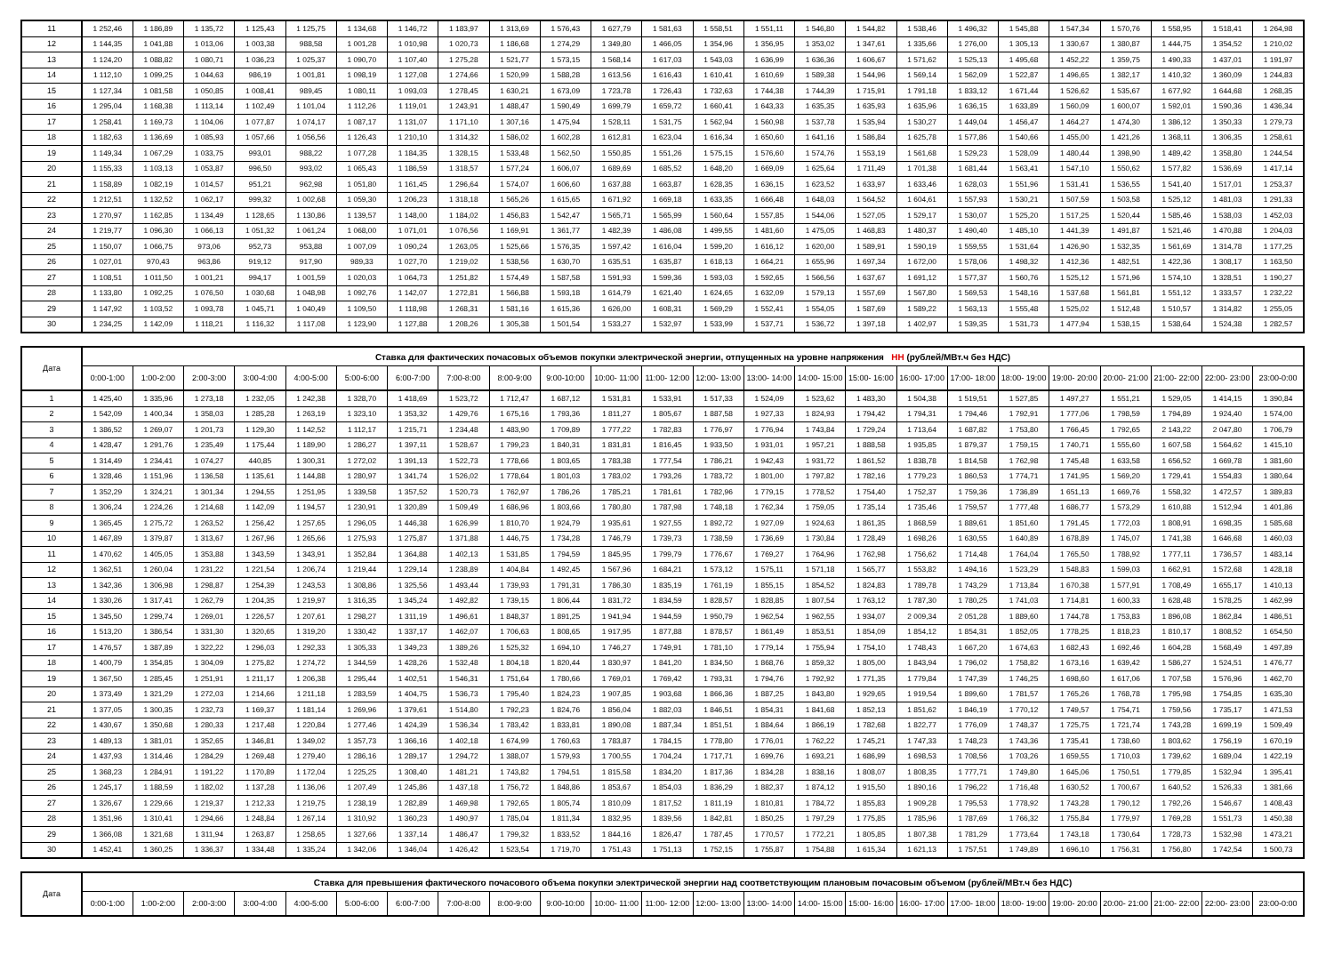| 11 | 1 252,46 | 1 186,89 | 1 135,72 | 1 125,43 | 1 125,75 | 1 134,68 | 1 146,72 | 1 183,97 | 1 313,69 | 1 576,43 | 1 627,79 | 1 581,63 | 1 558,51 | 1 551,11 | 1 546,80 | 1 544,82 | 1 538,46 | 1 496,32 | 1 545,88 | 1 547,34 | 1 570,76 | 1 558,95 | 1 518,41 | 1 264,98 |
| 12 | 1 144,35 | 1 041,88 | 1 013,06 | 1 003,38 | 988,58 | 1 001,28 | 1 010,98 | 1 020,73 | 1 186,68 | 1 274,29 | 1 349,80 | 1 466,05 | 1 354,96 | 1 356,95 | 1 353,02 | 1 347,61 | 1 335,66 | 1 276,00 | 1 305,13 | 1 330,67 | 1 380,87 | 1 444,75 | 1 354,52 | 1 210,02 |
| 13 | 1 124,20 | 1 088,82 | 1 080,71 | 1 036,23 | 1 025,37 | 1 090,70 | 1 107,40 | 1 275,28 | 1 521,77 | 1 573,15 | 1 568,14 | 1 617,03 | 1 543,03 | 1 636,99 | 1 636,36 | 1 606,67 | 1 571,62 | 1 525,13 | 1 495,68 | 1 452,22 | 1 359,75 | 1 490,33 | 1 437,01 | 1 191,97 |
| 14 | 1 112,10 | 1 099,25 | 1 044,63 | 986,19 | 1 001,81 | 1 098,19 | 1 127,08 | 1 274,66 | 1 520,99 | 1 588,28 | 1 613,56 | 1 616,43 | 1 610,41 | 1 610,69 | 1 589,38 | 1 544,96 | 1 569,14 | 1 562,09 | 1 522,87 | 1 496,65 | 1 382,17 | 1 410,32 | 1 360,09 | 1 244,83 |
| 15 | 1 127,34 | 1 081,58 | 1 050,85 | 1 008,41 | 989,45 | 1 080,11 | 1 093,03 | 1 278,45 | 1 630,21 | 1 673,09 | 1 723,78 | 1 726,43 | 1 732,63 | 1 744,38 | 1 744,39 | 1 715,91 | 1 791,18 | 1 833,12 | 1 671,44 | 1 526,62 | 1 535,67 | 1 677,92 | 1 644,68 | 1 268,35 |
| 16 | 1 295,04 | 1 168,38 | 1 113,14 | 1 102,49 | 1 101,04 | 1 112,26 | 1 119,01 | 1 243,91 | 1 488,47 | 1 590,49 | 1 699,79 | 1 659,72 | 1 660,41 | 1 643,33 | 1 635,35 | 1 635,93 | 1 635,96 | 1 636,15 | 1 633,89 | 1 560,09 | 1 600,07 | 1 592,01 | 1 590,36 | 1 436,34 |
| 17 | 1 258,41 | 1 169,73 | 1 104,06 | 1 077,87 | 1 074,17 | 1 087,17 | 1 131,07 | 1 171,10 | 1 307,16 | 1 475,94 | 1 528,11 | 1 531,75 | 1 562,94 | 1 560,98 | 1 537,78 | 1 535,94 | 1 530,27 | 1 449,04 | 1 456,47 | 1 464,27 | 1 474,30 | 1 386,12 | 1 350,33 | 1 279,73 |
| 18 | 1 182,63 | 1 136,69 | 1 085,93 | 1 057,66 | 1 056,56 | 1 126,43 | 1 210,10 | 1 314,32 | 1 586,02 | 1 602,28 | 1 612,81 | 1 623,04 | 1 616,34 | 1 650,60 | 1 641,16 | 1 586,84 | 1 625,78 | 1 577,86 | 1 540,66 | 1 455,00 | 1 421,26 | 1 368,11 | 1 306,35 | 1 258,61 |
| 19 | 1 149,34 | 1 067,29 | 1 033,75 | 993,01 | 988,22 | 1 077,28 | 1 184,35 | 1 328,15 | 1 533,48 | 1 562,50 | 1 550,85 | 1 551,26 | 1 575,15 | 1 576,60 | 1 574,76 | 1 553,19 | 1 561,68 | 1 529,23 | 1 528,09 | 1 480,44 | 1 398,90 | 1 489,42 | 1 358,80 | 1 244,54 |
| 20 | 1 155,33 | 1 103,13 | 1 053,87 | 996,50 | 993,02 | 1 065,43 | 1 186,59 | 1 318,57 | 1 577,24 | 1 606,07 | 1 689,69 | 1 685,52 | 1 648,20 | 1 669,09 | 1 625,64 | 1 711,49 | 1 701,38 | 1 681,44 | 1 563,41 | 1 547,10 | 1 550,62 | 1 577,82 | 1 536,69 | 1 417,14 |
| 21 | 1 158,89 | 1 082,19 | 1 014,57 | 951,21 | 962,98 | 1 051,80 | 1 161,45 | 1 296,64 | 1 574,07 | 1 606,60 | 1 637,88 | 1 663,87 | 1 628,35 | 1 636,15 | 1 623,52 | 1 633,97 | 1 633,46 | 1 628,03 | 1 551,96 | 1 531,41 | 1 536,55 | 1 541,40 | 1 517,01 | 1 253,37 |
| 22 | 1 212,51 | 1 132,52 | 1 062,17 | 999,32 | 1 002,68 | 1 059,30 | 1 206,23 | 1 318,18 | 1 565,26 | 1 615,65 | 1 671,92 | 1 669,18 | 1 633,35 | 1 666,48 | 1 648,03 | 1 564,52 | 1 604,61 | 1 557,93 | 1 530,21 | 1 507,59 | 1 503,58 | 1 525,12 | 1 481,03 | 1 291,33 |
| 23 | 1 270,97 | 1 162,85 | 1 134,49 | 1 128,65 | 1 130,86 | 1 139,57 | 1 148,00 | 1 184,02 | 1 456,83 | 1 542,47 | 1 565,71 | 1 565,99 | 1 560,64 | 1 557,85 | 1 544,06 | 1 527,05 | 1 529,17 | 1 530,07 | 1 525,20 | 1 517,25 | 1 520,44 | 1 585,46 | 1 538,03 | 1 452,03 |
| 24 | 1 219,77 | 1 096,30 | 1 066,13 | 1 051,32 | 1 061,24 | 1 068,00 | 1 071,01 | 1 076,56 | 1 169,91 | 1 361,77 | 1 482,39 | 1 486,08 | 1 499,55 | 1 481,60 | 1 475,05 | 1 468,83 | 1 480,37 | 1 490,40 | 1 485,10 | 1 441,39 | 1 491,87 | 1 521,46 | 1 470,88 | 1 204,03 |
| 25 | 1 150,07 | 1 066,75 | 973,06 | 952,73 | 953,88 | 1 007,09 | 1 090,24 | 1 263,05 | 1 525,66 | 1 576,35 | 1 597,42 | 1 616,04 | 1 599,20 | 1 616,12 | 1 620,00 | 1 589,91 | 1 590,19 | 1 559,55 | 1 531,64 | 1 426,90 | 1 532,35 | 1 561,69 | 1 314,78 | 1 177,25 |
| 26 | 1 027,01 | 970,43 | 963,86 | 919,12 | 917,90 | 989,33 | 1 027,70 | 1 219,02 | 1 538,56 | 1 630,70 | 1 635,51 | 1 635,87 | 1 618,13 | 1 664,21 | 1 655,96 | 1 697,34 | 1 672,00 | 1 578,06 | 1 498,32 | 1 412,36 | 1 482,51 | 1 422,36 | 1 308,17 | 1 163,50 |
| 27 | 1 108,51 | 1 011,50 | 1 001,21 | 994,17 | 1 001,59 | 1 020,03 | 1 064,73 | 1 251,82 | 1 574,49 | 1 587,58 | 1 591,93 | 1 599,36 | 1 593,03 | 1 592,65 | 1 566,56 | 1 637,67 | 1 691,12 | 1 577,37 | 1 560,76 | 1 525,12 | 1 571,96 | 1 574,10 | 1 328,51 | 1 190,27 |
| 28 | 1 133,80 | 1 092,25 | 1 076,50 | 1 030,68 | 1 048,98 | 1 092,76 | 1 142,07 | 1 272,81 | 1 566,88 | 1 593,18 | 1 614,79 | 1 621,40 | 1 624,65 | 1 632,09 | 1 579,13 | 1 557,69 | 1 567,80 | 1 569,53 | 1 548,16 | 1 537,68 | 1 561,81 | 1 551,12 | 1 333,57 | 1 232,22 |
| 29 | 1 147,92 | 1 103,52 | 1 093,78 | 1 045,71 | 1 040,49 | 1 109,50 | 1 118,98 | 1 268,31 | 1 581,16 | 1 615,36 | 1 626,00 | 1 608,31 | 1 569,29 | 1 552,41 | 1 554,05 | 1 587,69 | 1 589,22 | 1 563,13 | 1 555,48 | 1 525,02 | 1 512,48 | 1 510,57 | 1 314,82 | 1 255,05 |
| 30 | 1 234,25 | 1 142,09 | 1 118,21 | 1 116,32 | 1 117,08 | 1 123,90 | 1 127,88 | 1 208,26 | 1 305,38 | 1 501,54 | 1 533,27 | 1 532,97 | 1 533,99 | 1 537,71 | 1 536,72 | 1 397,18 | 1 402,97 | 1 539,35 | 1 531,73 | 1 477,94 | 1 538,15 | 1 538,64 | 1 524,38 | 1 282,57 |
| Дата | Ставка для фактических почасовых объемов покупки электрической энергии, отпущенных на уровне напряжения НН (рублей/МВт.ч без НДС) | | | | | | | | | | | | | | | | | | | | | | | |
| --- | --- | --- | --- | --- | --- | --- | --- | --- | --- | --- | --- | --- | --- | --- | --- | --- | --- | --- | --- | --- | --- | --- | --- | --- |
| | 0:00-1:00 | 1:00-2:00 | 2:00-3:00 | 3:00-4:00 | 4:00-5:00 | 5:00-6:00 | 6:00-7:00 | 7:00-8:00 | 8:00-9:00 | 9:00-10:00 | 10:00- 11:00 | 11:00- 12:00 | 12:00- 13:00 | 13:00- 14:00 | 14:00- 15:00 | 15:00- 16:00 | 16:00- 17:00 | 17:00- 18:00 | 18:00- 19:00 | 19:00- 20:00 | 20:00- 21:00 | 21:00- 22:00 | 22:00- 23:00 | 23:00-0:00 |
| 1 | 1 425,40 | 1 335,96 | 1 273,18 | 1 232,05 | 1 242,38 | 1 328,70 | 1 418,69 | 1 523,72 | 1 712,47 | 1 687,12 | 1 531,81 | 1 533,91 | 1 517,33 | 1 524,09 | 1 523,62 | 1 483,30 | 1 504,38 | 1 519,51 | 1 527,85 | 1 497,27 | 1 551,21 | 1 529,05 | 1 414,15 | 1 390,84 |
| 2 | 1 542,09 | 1 400,34 | 1 358,03 | 1 285,28 | 1 263,19 | 1 323,10 | 1 353,32 | 1 429,76 | 1 675,16 | 1 793,36 | 1 811,27 | 1 805,67 | 1 887,58 | 1 927,33 | 1 824,93 | 1 794,42 | 1 794,31 | 1 794,46 | 1 792,91 | 1 777,06 | 1 798,59 | 1 794,89 | 1 924,40 | 1 574,00 |
| 3 | 1 386,52 | 1 269,07 | 1 201,73 | 1 129,30 | 1 142,52 | 1 112,17 | 1 215,71 | 1 234,48 | 1 483,90 | 1 709,89 | 1 777,22 | 1 782,83 | 1 776,97 | 1 776,94 | 1 743,84 | 1 729,24 | 1 713,64 | 1 687,82 | 1 753,80 | 1 766,45 | 1 792,65 | 2 143,22 | 2 047,80 | 1 706,79 |
| 4 | 1 428,47 | 1 291,76 | 1 235,49 | 1 175,44 | 1 189,90 | 1 286,27 | 1 397,11 | 1 528,67 | 1 799,23 | 1 840,31 | 1 831,81 | 1 816,45 | 1 933,50 | 1 931,01 | 1 957,21 | 1 888,58 | 1 935,85 | 1 879,37 | 1 759,15 | 1 740,71 | 1 555,60 | 1 607,58 | 1 564,62 | 1 415,10 |
| 5 | 1 314,49 | 1 234,41 | 1 074,27 | 440,85 | 1 300,31 | 1 272,02 | 1 391,13 | 1 522,73 | 1 778,66 | 1 803,65 | 1 783,38 | 1 777,54 | 1 786,21 | 1 942,43 | 1 931,72 | 1 861,52 | 1 838,78 | 1 814,58 | 1 762,98 | 1 745,48 | 1 633,58 | 1 656,52 | 1 669,78 | 1 381,60 |
| 6 | 1 328,46 | 1 151,96 | 1 136,58 | 1 135,61 | 1 144,88 | 1 280,97 | 1 341,74 | 1 526,02 | 1 778,64 | 1 801,03 | 1 783,02 | 1 793,26 | 1 783,72 | 1 801,00 | 1 797,82 | 1 782,16 | 1 779,23 | 1 860,53 | 1 774,71 | 1 741,95 | 1 569,20 | 1 729,41 | 1 554,83 | 1 380,64 |
| 7 | 1 352,29 | 1 324,21 | 1 301,34 | 1 294,55 | 1 251,95 | 1 339,58 | 1 357,52 | 1 520,73 | 1 762,97 | 1 786,26 | 1 785,21 | 1 781,61 | 1 782,96 | 1 779,15 | 1 778,52 | 1 754,40 | 1 752,37 | 1 759,36 | 1 736,89 | 1 651,13 | 1 669,76 | 1 558,32 | 1 472,57 | 1 389,83 |
| 8 | 1 306,24 | 1 224,26 | 1 214,68 | 1 142,09 | 1 194,57 | 1 230,91 | 1 320,89 | 1 509,49 | 1 686,96 | 1 803,66 | 1 780,80 | 1 787,98 | 1 748,18 | 1 762,34 | 1 759,05 | 1 735,14 | 1 735,46 | 1 759,57 | 1 777,48 | 1 686,77 | 1 573,29 | 1 610,88 | 1 512,94 | 1 401,86 |
| 9 | 1 365,45 | 1 275,72 | 1 263,52 | 1 256,42 | 1 257,65 | 1 296,05 | 1 446,38 | 1 626,99 | 1 810,70 | 1 924,79 | 1 935,61 | 1 927,55 | 1 892,72 | 1 927,09 | 1 924,63 | 1 861,35 | 1 868,59 | 1 889,61 | 1 851,60 | 1 791,45 | 1 772,03 | 1 808,91 | 1 698,35 | 1 585,68 |
| 10 | 1 467,89 | 1 379,87 | 1 313,67 | 1 267,96 | 1 265,66 | 1 275,93 | 1 275,87 | 1 371,88 | 1 446,75 | 1 734,28 | 1 746,79 | 1 739,73 | 1 738,59 | 1 736,69 | 1 730,84 | 1 728,49 | 1 698,26 | 1 630,55 | 1 640,89 | 1 678,89 | 1 745,07 | 1 741,38 | 1 646,68 | 1 460,03 |
| 11 | 1 470,62 | 1 405,05 | 1 353,88 | 1 343,59 | 1 343,91 | 1 352,84 | 1 364,88 | 1 402,13 | 1 531,85 | 1 794,59 | 1 845,95 | 1 799,79 | 1 776,67 | 1 769,27 | 1 764,96 | 1 762,98 | 1 756,62 | 1 714,48 | 1 764,04 | 1 765,50 | 1 788,92 | 1 777,11 | 1 736,57 | 1 483,14 |
| 12 | 1 362,51 | 1 260,04 | 1 231,22 | 1 221,54 | 1 206,74 | 1 219,44 | 1 229,14 | 1 238,89 | 1 404,84 | 1 492,45 | 1 567,96 | 1 684,21 | 1 573,12 | 1 575,11 | 1 571,18 | 1 565,77 | 1 553,82 | 1 494,16 | 1 523,29 | 1 548,83 | 1 599,03 | 1 662,91 | 1 572,68 | 1 428,18 |
| 13 | 1 342,36 | 1 306,98 | 1 298,87 | 1 254,39 | 1 243,53 | 1 308,86 | 1 325,56 | 1 493,44 | 1 739,93 | 1 791,31 | 1 786,30 | 1 835,19 | 1 761,19 | 1 855,15 | 1 854,52 | 1 824,83 | 1 789,78 | 1 743,29 | 1 713,84 | 1 670,38 | 1 577,91 | 1 708,49 | 1 655,17 | 1 410,13 |
| 14 | 1 330,26 | 1 317,41 | 1 262,79 | 1 204,35 | 1 219,97 | 1 316,35 | 1 345,24 | 1 492,82 | 1 739,15 | 1 806,44 | 1 831,72 | 1 834,59 | 1 828,57 | 1 828,85 | 1 807,54 | 1 763,12 | 1 787,30 | 1 780,25 | 1 741,03 | 1 714,81 | 1 600,33 | 1 628,48 | 1 578,25 | 1 462,99 |
| 15 | 1 345,50 | 1 299,74 | 1 269,01 | 1 226,57 | 1 207,61 | 1 298,27 | 1 311,19 | 1 496,61 | 1 848,37 | 1 891,25 | 1 941,94 | 1 944,59 | 1 950,79 | 1 962,54 | 1 962,55 | 1 934,07 | 2 009,34 | 2 051,28 | 1 889,60 | 1 744,78 | 1 753,83 | 1 896,08 | 1 862,84 | 1 486,51 |
| 16 | 1 513,20 | 1 386,54 | 1 331,30 | 1 320,65 | 1 319,20 | 1 330,42 | 1 337,17 | 1 462,07 | 1 706,63 | 1 808,65 | 1 917,95 | 1 877,88 | 1 878,57 | 1 861,49 | 1 853,51 | 1 854,09 | 1 854,12 | 1 854,31 | 1 852,05 | 1 778,25 | 1 818,23 | 1 810,17 | 1 808,52 | 1 654,50 |
| 17 | 1 476,57 | 1 387,89 | 1 322,22 | 1 296,03 | 1 292,33 | 1 305,33 | 1 349,23 | 1 389,26 | 1 525,32 | 1 694,10 | 1 746,27 | 1 749,91 | 1 781,10 | 1 779,14 | 1 755,94 | 1 754,10 | 1 748,43 | 1 667,20 | 1 674,63 | 1 682,43 | 1 692,46 | 1 604,28 | 1 568,49 | 1 497,89 |
| 18 | 1 400,79 | 1 354,85 | 1 304,09 | 1 275,82 | 1 274,72 | 1 344,59 | 1 428,26 | 1 532,48 | 1 804,18 | 1 820,44 | 1 830,97 | 1 841,20 | 1 834,50 | 1 868,76 | 1 859,32 | 1 805,00 | 1 843,94 | 1 796,02 | 1 758,82 | 1 673,16 | 1 639,42 | 1 586,27 | 1 524,51 | 1 476,77 |
| 19 | 1 367,50 | 1 285,45 | 1 251,91 | 1 211,17 | 1 206,38 | 1 295,44 | 1 402,51 | 1 546,31 | 1 751,64 | 1 780,66 | 1 769,01 | 1 769,42 | 1 793,31 | 1 794,76 | 1 792,92 | 1 771,35 | 1 779,84 | 1 747,39 | 1 746,25 | 1 698,60 | 1 617,06 | 1 707,58 | 1 576,96 | 1 462,70 |
| 20 | 1 373,49 | 1 321,29 | 1 272,03 | 1 214,66 | 1 211,18 | 1 283,59 | 1 404,75 | 1 536,73 | 1 795,40 | 1 824,23 | 1 907,85 | 1 903,68 | 1 866,36 | 1 887,25 | 1 843,80 | 1 929,65 | 1 919,54 | 1 899,60 | 1 781,57 | 1 765,26 | 1 768,78 | 1 795,98 | 1 754,85 | 1 635,30 |
| 21 | 1 377,05 | 1 300,35 | 1 232,73 | 1 169,37 | 1 181,14 | 1 269,96 | 1 379,61 | 1 514,80 | 1 792,23 | 1 824,76 | 1 856,04 | 1 882,03 | 1 846,51 | 1 854,31 | 1 841,68 | 1 852,13 | 1 851,62 | 1 846,19 | 1 770,12 | 1 749,57 | 1 754,71 | 1 759,56 | 1 735,17 | 1 471,53 |
| 22 | 1 430,67 | 1 350,68 | 1 280,33 | 1 217,48 | 1 220,84 | 1 277,46 | 1 424,39 | 1 536,34 | 1 783,42 | 1 833,81 | 1 890,08 | 1 887,34 | 1 851,51 | 1 884,64 | 1 866,19 | 1 782,68 | 1 822,77 | 1 776,09 | 1 748,37 | 1 725,75 | 1 721,74 | 1 743,28 | 1 699,19 | 1 509,49 |
| 23 | 1 489,13 | 1 381,01 | 1 352,65 | 1 346,81 | 1 349,02 | 1 357,73 | 1 366,16 | 1 402,18 | 1 674,99 | 1 760,63 | 1 783,87 | 1 784,15 | 1 778,80 | 1 776,01 | 1 762,22 | 1 745,21 | 1 747,33 | 1 748,23 | 1 743,36 | 1 735,41 | 1 738,60 | 1 803,62 | 1 756,19 | 1 670,19 |
| 24 | 1 437,93 | 1 314,46 | 1 284,29 | 1 269,48 | 1 279,40 | 1 286,16 | 1 289,17 | 1 294,72 | 1 388,07 | 1 579,93 | 1 700,55 | 1 704,24 | 1 717,71 | 1 699,76 | 1 693,21 | 1 686,99 | 1 698,53 | 1 708,56 | 1 703,26 | 1 659,55 | 1 710,03 | 1 739,62 | 1 689,04 | 1 422,19 |
| 25 | 1 368,23 | 1 284,91 | 1 191,22 | 1 170,89 | 1 172,04 | 1 225,25 | 1 308,40 | 1 481,21 | 1 743,82 | 1 794,51 | 1 815,58 | 1 834,20 | 1 817,36 | 1 834,28 | 1 838,16 | 1 808,07 | 1 808,35 | 1 777,71 | 1 749,80 | 1 645,06 | 1 750,51 | 1 779,85 | 1 532,94 | 1 395,41 |
| 26 | 1 245,17 | 1 188,59 | 1 182,02 | 1 137,28 | 1 136,06 | 1 207,49 | 1 245,86 | 1 437,18 | 1 756,72 | 1 848,86 | 1 853,67 | 1 854,03 | 1 836,29 | 1 882,37 | 1 874,12 | 1 915,50 | 1 890,16 | 1 796,22 | 1 716,48 | 1 630,52 | 1 700,67 | 1 640,52 | 1 526,33 | 1 381,66 |
| 27 | 1 326,67 | 1 229,66 | 1 219,37 | 1 212,33 | 1 219,75 | 1 238,19 | 1 282,89 | 1 469,98 | 1 792,65 | 1 805,74 | 1 810,09 | 1 817,52 | 1 811,19 | 1 810,81 | 1 784,72 | 1 855,83 | 1 909,28 | 1 795,53 | 1 778,92 | 1 743,28 | 1 790,12 | 1 792,26 | 1 546,67 | 1 408,43 |
| 28 | 1 351,96 | 1 310,41 | 1 294,66 | 1 248,84 | 1 267,14 | 1 310,92 | 1 360,23 | 1 490,97 | 1 785,04 | 1 811,34 | 1 832,95 | 1 839,56 | 1 842,81 | 1 850,25 | 1 797,29 | 1 775,85 | 1 785,96 | 1 787,69 | 1 766,32 | 1 755,84 | 1 779,97 | 1 769,28 | 1 551,73 | 1 450,38 |
| 29 | 1 366,08 | 1 321,68 | 1 311,94 | 1 263,87 | 1 258,65 | 1 327,66 | 1 337,14 | 1 486,47 | 1 799,32 | 1 833,52 | 1 844,16 | 1 826,47 | 1 787,45 | 1 770,57 | 1 772,21 | 1 805,85 | 1 807,38 | 1 781,29 | 1 773,64 | 1 743,18 | 1 730,64 | 1 728,73 | 1 532,98 | 1 473,21 |
| 30 | 1 452,41 | 1 360,25 | 1 336,37 | 1 334,48 | 1 335,24 | 1 342,06 | 1 346,04 | 1 426,42 | 1 523,54 | 1 719,70 | 1 751,43 | 1 751,13 | 1 752,15 | 1 755,87 | 1 754,88 | 1 615,34 | 1 621,13 | 1 757,51 | 1 749,89 | 1 696,10 | 1 756,31 | 1 756,80 | 1 742,54 | 1 500,73 |
| Дата | Ставка для превышения фактического почасового объема покупки электрической энергии над соответствующим плановым почасовым объемом (рублей/МВт.ч без НДС) | | | | | | | | | | | | | | | | | | | | | | | |
| --- | --- | --- | --- | --- | --- | --- | --- | --- | --- | --- | --- | --- | --- | --- | --- | --- | --- | --- | --- | --- | --- | --- | --- | --- |
| | 0:00-1:00 | 1:00-2:00 | 2:00-3:00 | 3:00-4:00 | 4:00-5:00 | 5:00-6:00 | 6:00-7:00 | 7:00-8:00 | 8:00-9:00 | 9:00-10:00 | 10:00- 11:00 | 11:00- 12:00 | 12:00- 13:00 | 13:00- 14:00 | 14:00- 15:00 | 15:00- 16:00 | 16:00- 17:00 | 17:00- 18:00 | 18:00- 19:00 | 19:00- 20:00 | 20:00- 21:00 | 21:00- 22:00 | 22:00- 23:00 | 23:00-0:00 |